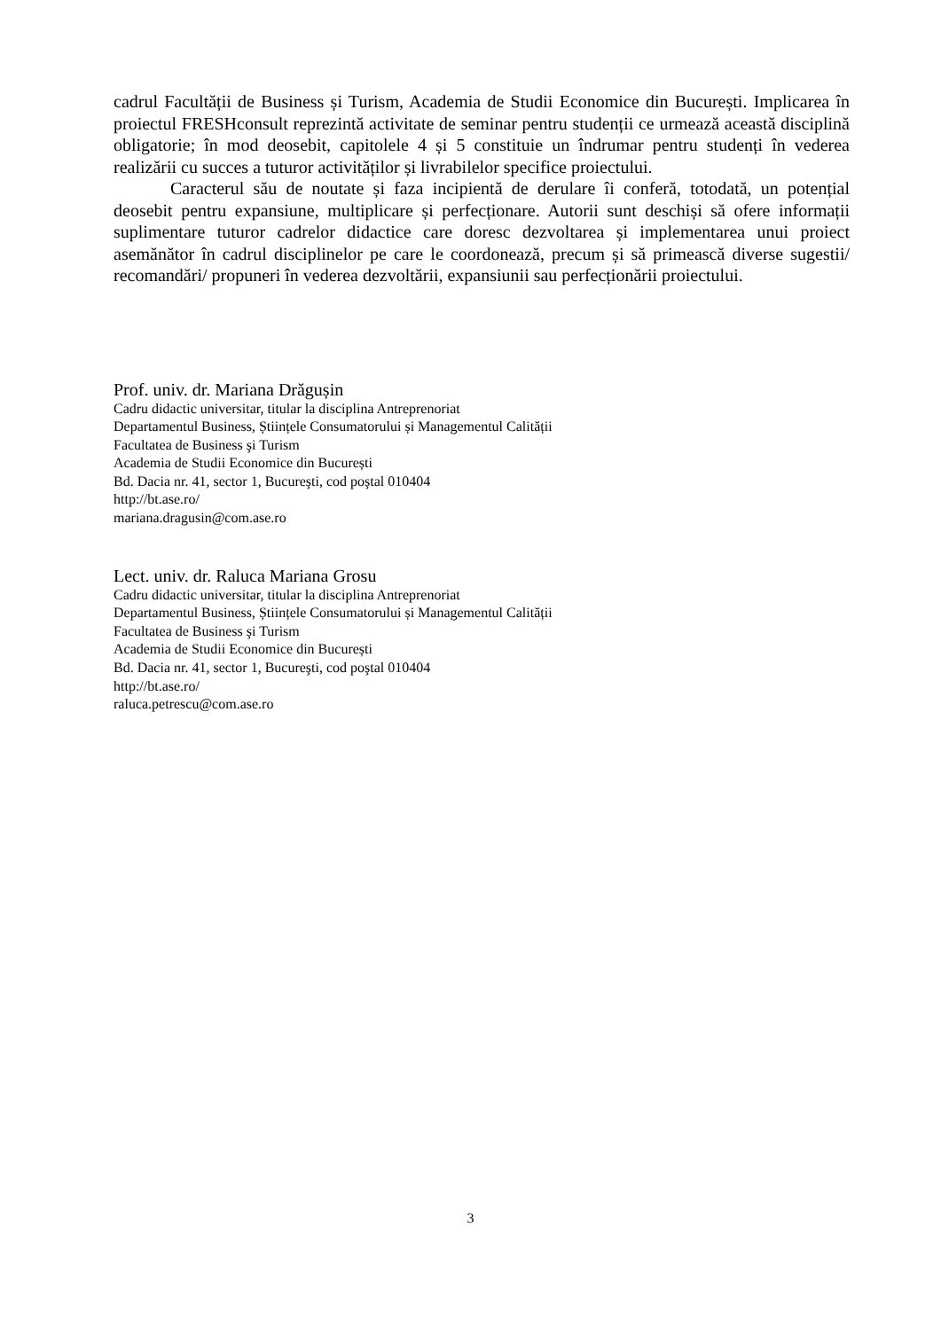cadrul Facultății de Business și Turism, Academia de Studii Economice din București. Implicarea în proiectul FRESHconsult reprezintă activitate de seminar pentru studenții ce urmează această disciplină obligatorie; în mod deosebit, capitolele 4 și 5 constituie un îndrumar pentru studenți în vederea realizării cu succes a tuturor activităților și livrabilelor specifice proiectului.
Caracterul său de noutate și faza incipientă de derulare îi conferă, totodată, un potențial deosebit pentru expansiune, multiplicare și perfecționare. Autorii sunt deschiși să ofere informații suplimentare tuturor cadrelor didactice care doresc dezvoltarea și implementarea unui proiect asemănător în cadrul disciplinelor pe care le coordonează, precum și să primească diverse sugestii/ recomandări/ propuneri în vederea dezvoltării, expansiunii sau perfecționării proiectului.
Prof. univ. dr. Mariana Drăgușin
Cadru didactic universitar, titular la disciplina Antreprenoriat
Departamentul Business, Științele Consumatorului și Managementul Calității
Facultatea de Business şi Turism
Academia de Studii Economice din București
Bd. Dacia nr. 41, sector 1, Bucureşti, cod poştal 010404
http://bt.ase.ro/
mariana.dragusin@com.ase.ro
Lect. univ. dr. Raluca Mariana Grosu
Cadru didactic universitar, titular la disciplina Antreprenoriat
Departamentul Business, Științele Consumatorului și Managementul Calității
Facultatea de Business şi Turism
Academia de Studii Economice din București
Bd. Dacia nr. 41, sector 1, Bucureşti, cod poştal 010404
http://bt.ase.ro/
raluca.petrescu@com.ase.ro
3